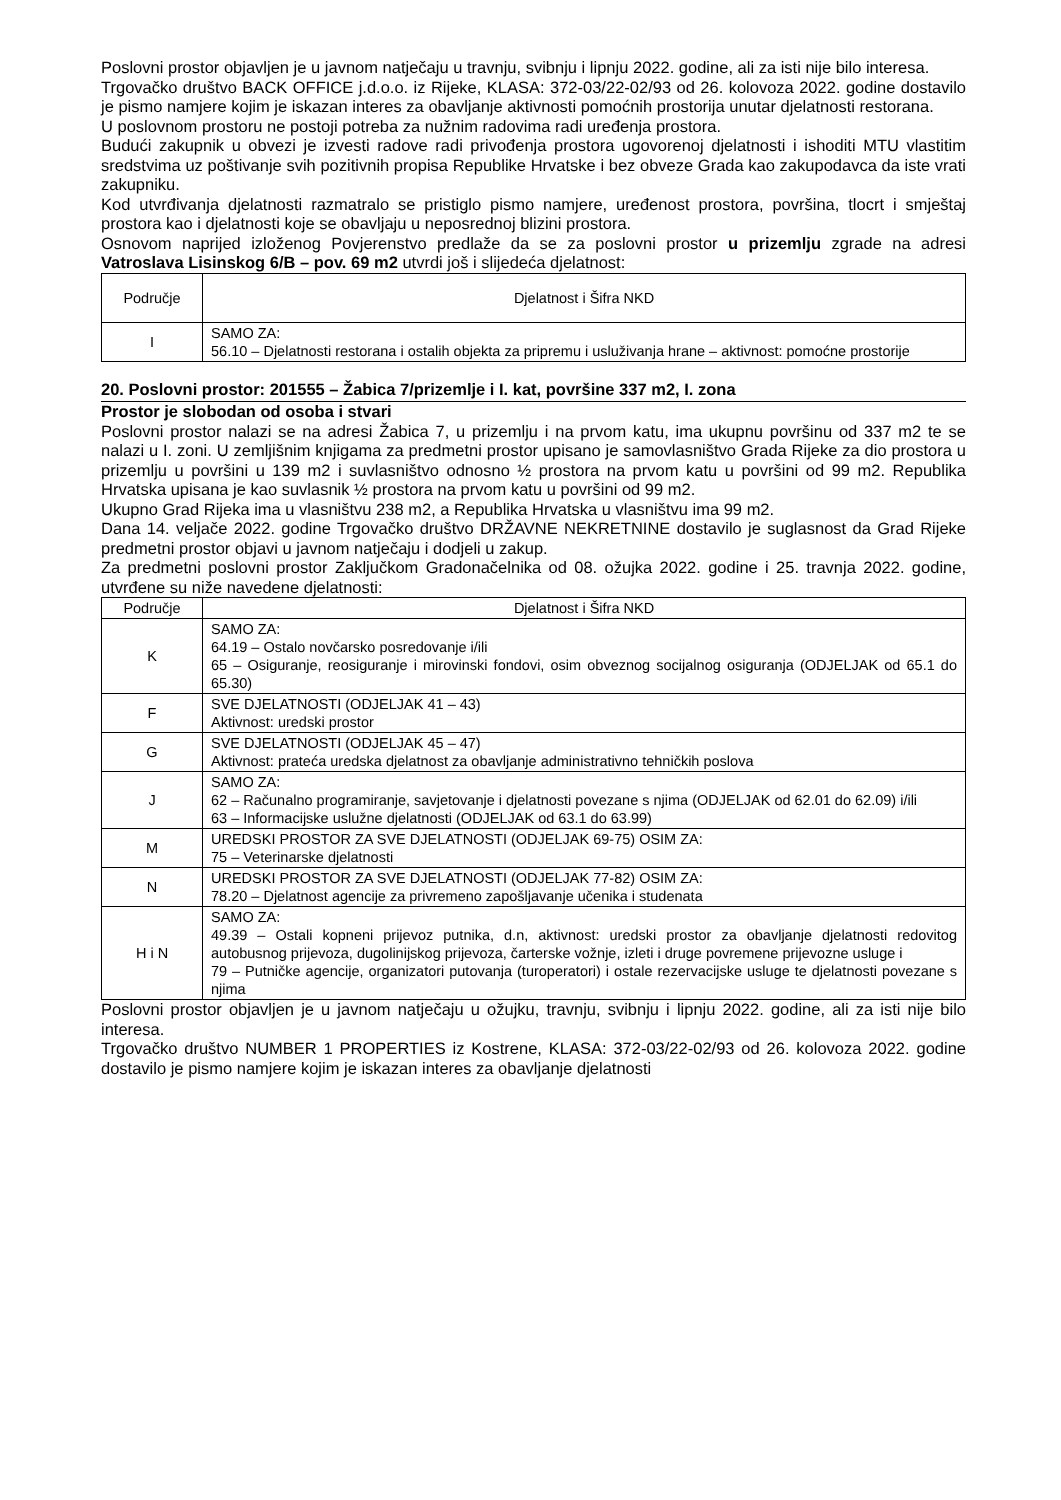Poslovni prostor objavljen je u javnom natječaju u travnju, svibnju i lipnju 2022. godine, ali za isti nije bilo interesa.
Trgovačko društvo BACK OFFICE j.d.o.o. iz Rijeke, KLASA: 372-03/22-02/93 od 26. kolovoza 2022. godine dostavilo je pismo namjere kojim je iskazan interes za obavljanje aktivnosti pomoćnih prostorija unutar djelatnosti restorana.
U poslovnom prostoru ne postoji potreba za nužnim radovima radi uređenja prostora.
Budući zakupnik u obvezi je izvesti radove radi privođenja prostora ugovorenoj djelatnosti i ishoditi MTU vlastitim sredstvima uz poštivanje svih pozitivnih propisa Republike Hrvatske i bez obveze Grada kao zakupodavca da iste vrati zakupniku.
Kod utvrđivanja djelatnosti razmatralo se pristiglo pismo namjere, uređenost prostora, površina, tlocrt i smještaj prostora kao i djelatnosti koje se obavljaju u neposrednoj blizini prostora.
Osnovom naprijed izloženog Povjerenstvo predlaže da se za poslovni prostor u prizemlju zgrade na adresi Vatroslava Lisinskog 6/B – pov. 69 m2 utvrdi još i slijedeća djelatnost:
| Područje | Djelatnost i Šifra NKD |
| --- | --- |
| I | SAMO ZA: 56.10 – Djelatnosti restorana i ostalih objekta za pripremu i usluživanja hrane – aktivnost: pomoćne prostorije |
20. Poslovni prostor: 201555 – Žabica 7/prizemlje i I. kat, površine 337 m2, I. zona
Prostor je slobodan od osoba i stvari
Poslovni prostor nalazi se na adresi Žabica 7, u prizemlju i na prvom katu, ima ukupnu površinu od 337 m2 te se nalazi u I. zoni. U zemljišnim knjigama za predmetni prostor upisano je samovlasništvo Grada Rijeke za dio prostora u prizemlju u površini u 139 m2 i suvlasništvo odnosno ½ prostora na prvom katu u površini od 99 m2. Republika Hrvatska upisana je kao suvlasnik ½ prostora na prvom katu u površini od 99 m2.
Ukupno Grad Rijeka ima u vlasništvu 238 m2, a Republika Hrvatska u vlasništvu ima 99 m2.
Dana 14. veljače 2022. godine Trgovačko društvo DRŽAVNE NEKRETNINE dostavilo je suglasnost da Grad Rijeke predmetni prostor objavi u javnom natječaju i dodjeli u zakup.
Za predmetni poslovni prostor Zaključkom Gradonačelnika od 08. ožujka 2022. godine i 25. travnja 2022. godine, utvrđene su niže navedene djelatnosti:
| Područje | Djelatnost i Šifra NKD |
| --- | --- |
| K | SAMO ZA: 64.19 – Ostalo novčarsko posredovanje i/ili 65 – Osiguranje, reosiguranje i mirovinski fondovi, osim obveznog socijalnog osiguranja (ODJELJAK od 65.1 do 65.30) |
| F | SVE DJELATNOSTI (ODJELJAK 41 – 43) Aktivnost: uredski prostor |
| G | SVE DJELATNOSTI (ODJELJAK 45 – 47) Aktivnost: prateća uredska djelatnost za obavljanje administrativno tehničkih poslova |
| J | SAMO ZA: 62 – Računalno programiranje, savjetovanje i djelatnosti povezane s njima (ODJELJAK od 62.01 do 62.09) i/ili 63 – Informacijske uslužne djelatnosti (ODJELJAK od 63.1 do 63.99) |
| M | UREDSKI PROSTOR ZA SVE DJELATNOSTI (ODJELJAK 69-75) OSIM ZA: 75 – Veterinarske djelatnosti |
| N | UREDSKI PROSTOR ZA SVE DJELATNOSTI (ODJELJAK 77-82) OSIM ZA: 78.20 – Djelatnost agencije za privremeno zapošljavanje učenika i studenata |
| H i N | SAMO ZA: 49.39 – Ostali kopneni prijevoz putnika, d.n, aktivnost: uredski prostor za obavljanje djelatnosti redovitog autobusnog prijevoza, dugolinijskog prijevoza, čarterske vožnje, izleti i druge povremene prijevozne usluge i 79 – Putničke agencije, organizatori putovanja (turoperatori) i ostale rezervacijske usluge te djelatnosti povezane s njima |
Poslovni prostor objavljen je u javnom natječaju u ožujku, travnju, svibnju i lipnju 2022. godine, ali za isti nije bilo interesa.
Trgovačko društvo NUMBER 1 PROPERTIES iz Kostrene, KLASA: 372-03/22-02/93 od 26. kolovoza 2022. godine dostavilo je pismo namjere kojim je iskazan interes za obavljanje djelatnosti